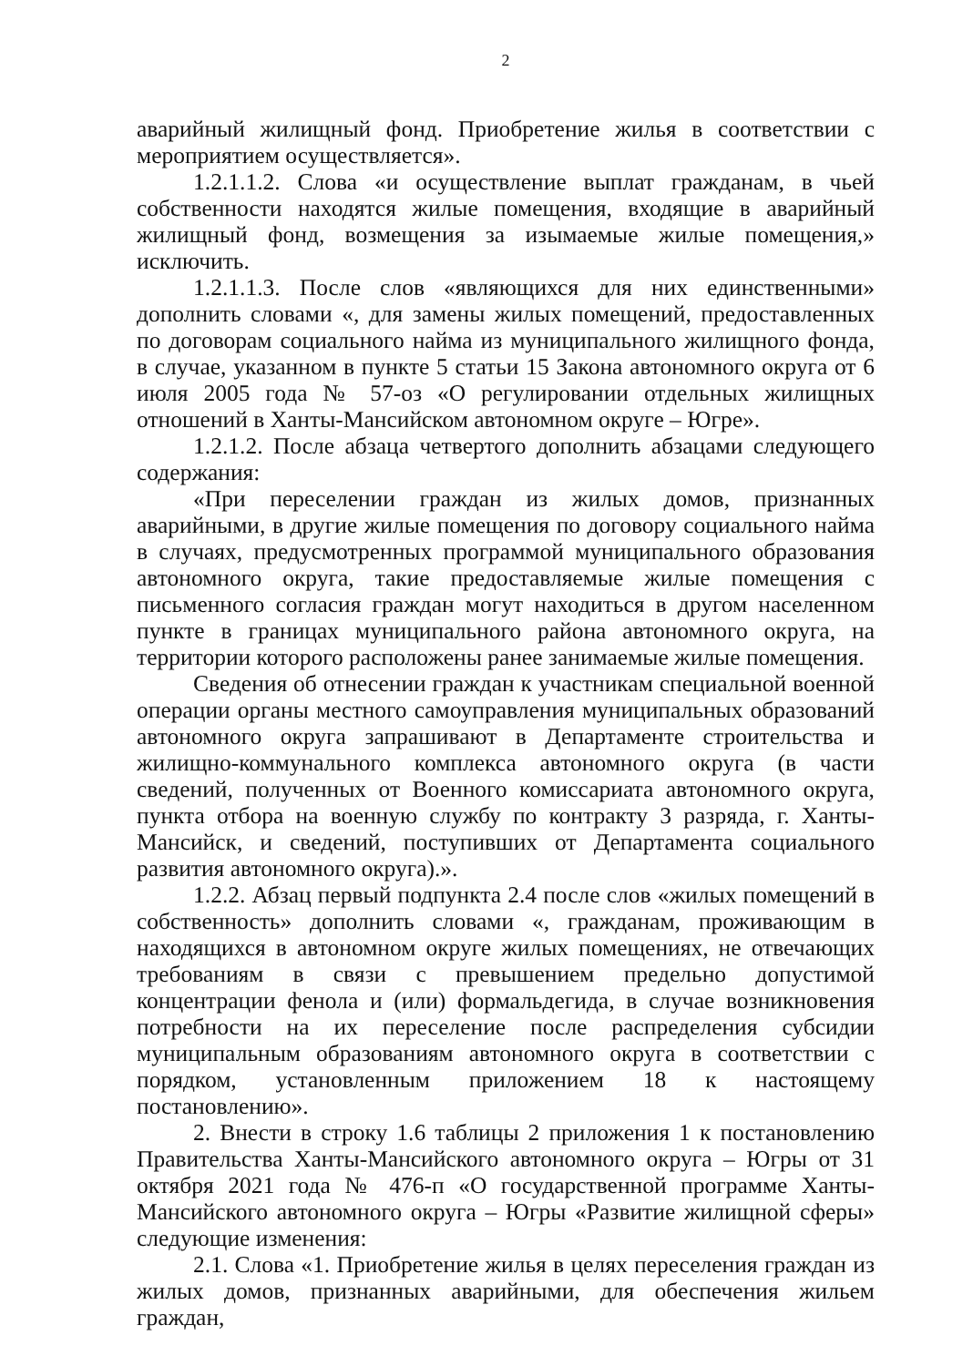2
аварийный жилищный фонд. Приобретение жилья в соответствии с мероприятием осуществляется».
1.2.1.1.2. Слова «и осуществление выплат гражданам, в чьей собственности находятся жилые помещения, входящие в аварийный жилищный фонд, возмещения за изымаемые жилые помещения,» исключить.
1.2.1.1.3. После слов «являющихся для них единственными» дополнить словами «, для замены жилых помещений, предоставленных по договорам социального найма из муниципального жилищного фонда, в случае, указанном в пункте 5 статьи 15 Закона автономного округа от 6 июля 2005 года № 57-оз «О регулировании отдельных жилищных отношений в Ханты-Мансийском автономном округе – Югре».
1.2.1.2. После абзаца четвертого дополнить абзацами следующего содержания:
«При переселении граждан из жилых домов, признанных аварийными, в другие жилые помещения по договору социального найма в случаях, предусмотренных программой муниципального образования автономного округа, такие предоставляемые жилые помещения с письменного согласия граждан могут находиться в другом населенном пункте в границах муниципального района автономного округа, на территории которого расположены ранее занимаемые жилые помещения.
Сведения об отнесении граждан к участникам специальной военной операции органы местного самоуправления муниципальных образований автономного округа запрашивают в Департаменте строительства и жилищно-коммунального комплекса автономного округа (в части сведений, полученных от Военного комиссариата автономного округа, пункта отбора на военную службу по контракту 3 разряда, г. Ханты-Мансийск, и сведений, поступивших от Департамента социального развития автономного округа).».
1.2.2. Абзац первый подпункта 2.4 после слов «жилых помещений в собственность» дополнить словами «, гражданам, проживающим в находящихся в автономном округе жилых помещениях, не отвечающих требованиям в связи с превышением предельно допустимой концентрации фенола и (или) формальдегида, в случае возникновения потребности на их переселение после распределения субсидии муниципальным образованиям автономного округа в соответствии с порядком, установленным приложением 18 к настоящему постановлению».
2. Внести в строку 1.6 таблицы 2 приложения 1 к постановлению Правительства Ханты-Мансийского автономного округа – Югры от 31 октября 2021 года № 476-п «О государственной программе Ханты-Мансийского автономного округа – Югры «Развитие жилищной сферы» следующие изменения:
2.1. Слова «1. Приобретение жилья в целях переселения граждан из жилых домов, признанных аварийными, для обеспечения жильем граждан,